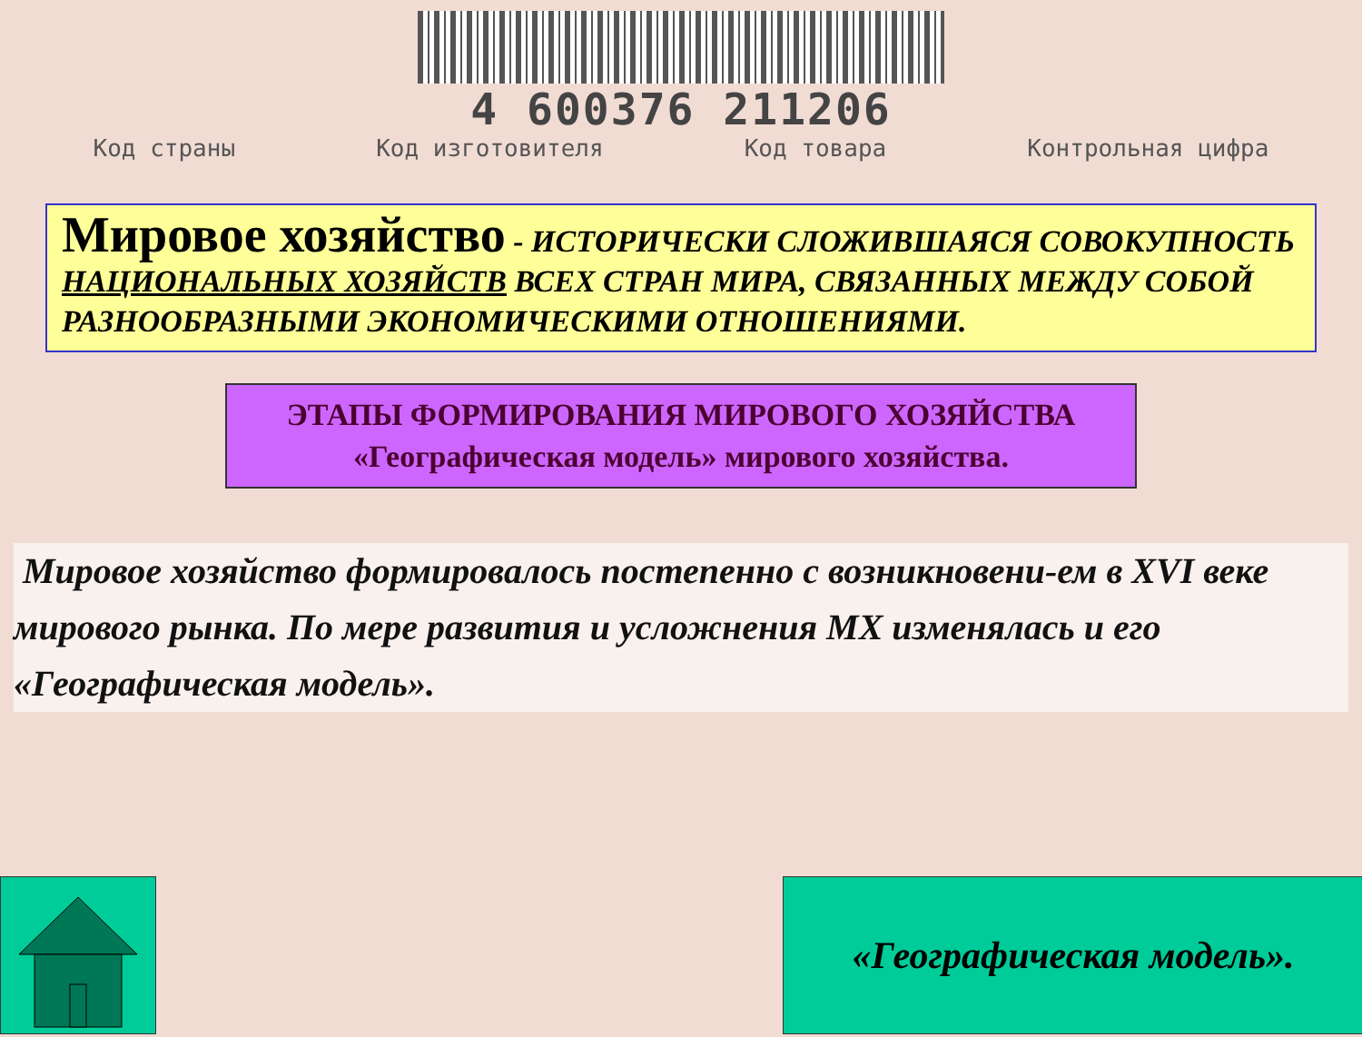4 600376 211206
Код страны Код изготовителя Код товара Контрольная цифра
Мировое хозяйство - ИСТОРИЧЕСКИ СЛОЖИВШАЯСЯ СОВОКУПНОСТЬ НАЦИОНАЛЬНЫХ ХОЗЯЙСТВ ВСЕХ СТРАН МИРА, СВЯЗАННЫХ МЕЖДУ СОБОЙ РАЗНООБРАЗНЫМИ ЭКОНОМИЧЕСКИМИ ОТНОШЕНИЯМИ.
ЭТАПЫ ФОРМИРОВАНИЯ МИРОВОГО ХОЗЯЙСТВА
«Географическая модель» мирового хозяйства.
Мировое хозяйство формировалось постепенно с возникновени-ем в XVI веке мирового рынка. По мере развития и усложнения МХ изменялась и его «Географическая модель».
«Географическая модель».